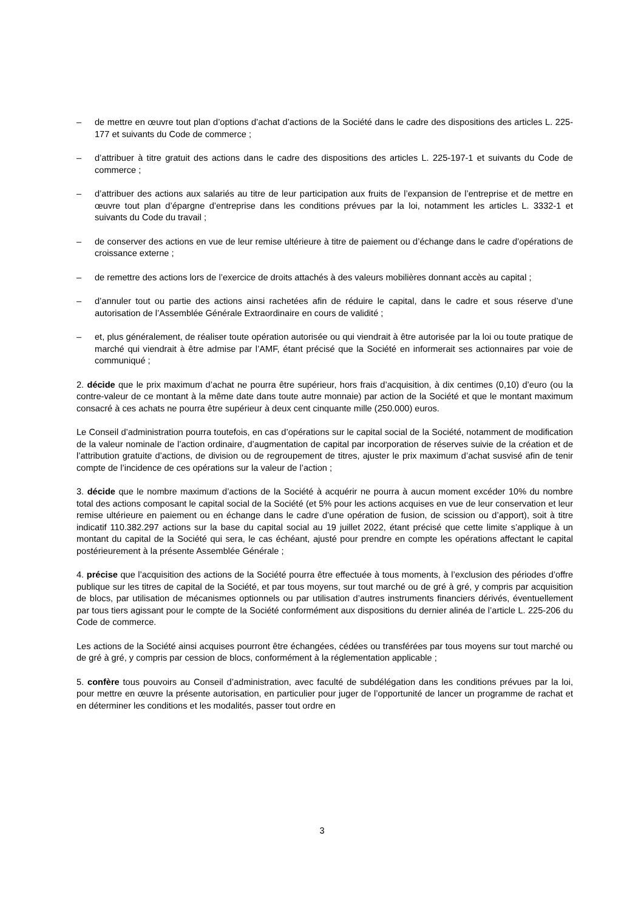– de mettre en œuvre tout plan d’options d’achat d’actions de la Société dans le cadre des dispositions des articles L. 225-177 et suivants du Code de commerce ;
– d’attribuer à titre gratuit des actions dans le cadre des dispositions des articles L. 225-197-1 et suivants du Code de commerce ;
– d’attribuer des actions aux salariés au titre de leur participation aux fruits de l’expansion de l’entreprise et de mettre en œuvre tout plan d’épargne d’entreprise dans les conditions prévues par la loi, notamment les articles L. 3332-1 et suivants du Code du travail ;
– de conserver des actions en vue de leur remise ultérieure à titre de paiement ou d’échange dans le cadre d’opérations de croissance externe ;
– de remettre des actions lors de l’exercice de droits attachés à des valeurs mobilières donnant accès au capital ;
– d’annuler tout ou partie des actions ainsi rachetées afin de réduire le capital, dans le cadre et sous réserve d’une autorisation de l’Assemblée Générale Extraordinaire en cours de validité ;
– et, plus généralement, de réaliser toute opération autorisée ou qui viendrait à être autorisée par la loi ou toute pratique de marché qui viendrait à être admise par l’AMF, étant précisé que la Société en informerait ses actionnaires par voie de communiqué ;
2. décide que le prix maximum d’achat ne pourra être supérieur, hors frais d’acquisition, à dix centimes (0,10) d’euro (ou la contre-valeur de ce montant à la même date dans toute autre monnaie) par action de la Société et que le montant maximum consacré à ces achats ne pourra être supérieur à deux cent cinquante mille (250.000) euros.
Le Conseil d’administration pourra toutefois, en cas d’opérations sur le capital social de la Société, notamment de modification de la valeur nominale de l’action ordinaire, d’augmentation de capital par incorporation de réserves suivie de la création et de l’attribution gratuite d’actions, de division ou de regroupement de titres, ajuster le prix maximum d’achat susvisé afin de tenir compte de l’incidence de ces opérations sur la valeur de l’action ;
3. décide que le nombre maximum d’actions de la Société à acquérir ne pourra à aucun moment excéder 10% du nombre total des actions composant le capital social de la Société (et 5% pour les actions acquises en vue de leur conservation et leur remise ultérieure en paiement ou en échange dans le cadre d’une opération de fusion, de scission ou d’apport), soit à titre indicatif 110.382.297 actions sur la base du capital social au 19 juillet 2022, étant précisé que cette limite s’applique à un montant du capital de la Société qui sera, le cas échéant, ajusté pour prendre en compte les opérations affectant le capital postérieurement à la présente Assemblée Générale ;
4. précise que l’acquisition des actions de la Société pourra être effectuée à tous moments, à l’exclusion des périodes d’offre publique sur les titres de capital de la Société, et par tous moyens, sur tout marché ou de gré à gré, y compris par acquisition de blocs, par utilisation de mécanismes optionnels ou par utilisation d’autres instruments financiers dérivés, éventuellement par tous tiers agissant pour le compte de la Société conformément aux dispositions du dernier alinéa de l’article L. 225-206 du Code de commerce.
Les actions de la Société ainsi acquises pourront être échangées, cédées ou transférées par tous moyens sur tout marché ou de gré à gré, y compris par cession de blocs, conformément à la réglementation applicable ;
5. confère tous pouvoirs au Conseil d’administration, avec faculté de subdélégation dans les conditions prévues par la loi, pour mettre en œuvre la présente autorisation, en particulier pour juger de l’opportunité de lancer un programme de rachat et en déterminer les conditions et les modalités, passer tout ordre en
3